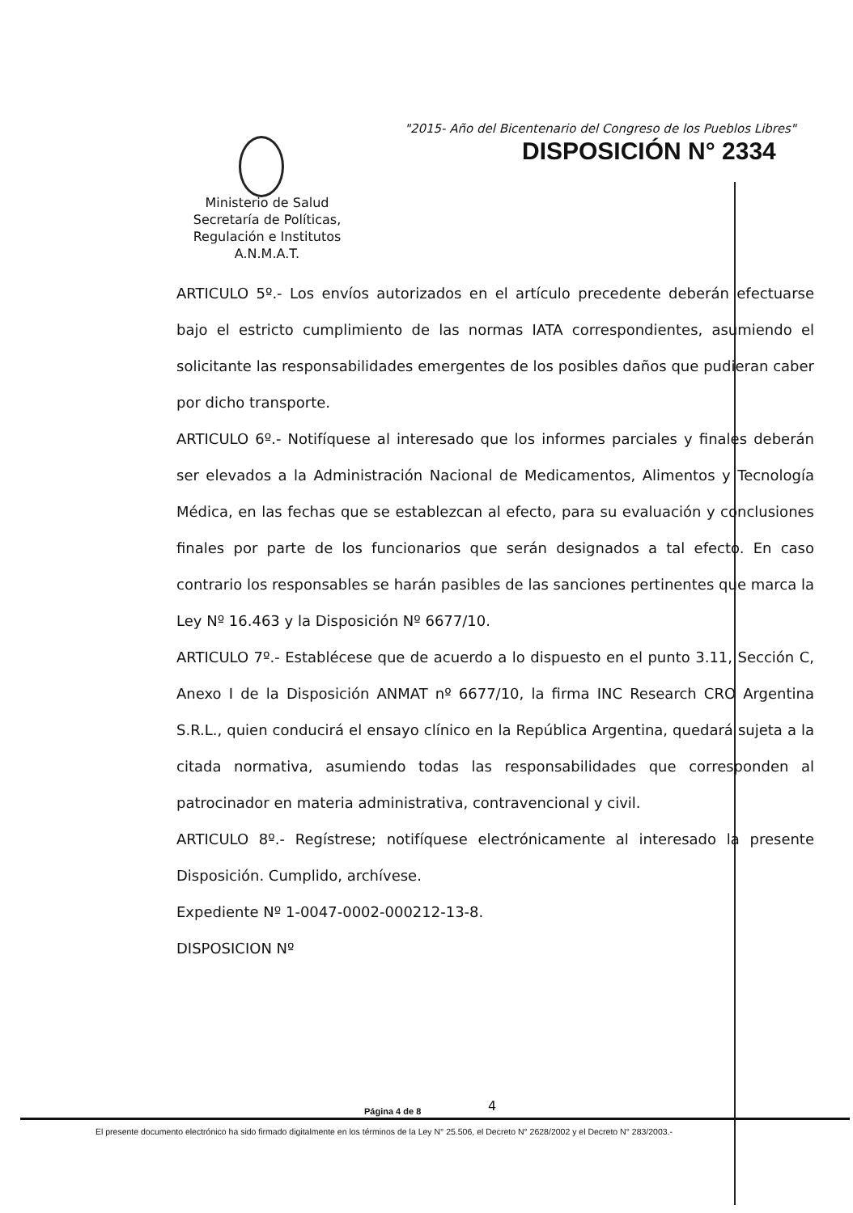"2015- Año del Bicentenario del Congreso de los Pueblos Libres"
DISPOSICIÓN N° 2334
Ministerio de Salud
Secretaría de Políticas,
Regulación e Institutos
A.N.M.A.T.
ARTICULO 5º.- Los envíos autorizados en el artículo precedente deberán efectuarse bajo el estricto cumplimiento de las normas IATA correspondientes, asumiendo el solicitante las responsabilidades emergentes de los posibles daños que pudieran caber por dicho transporte.
ARTICULO 6º.- Notifíquese al interesado que los informes parciales y finales deberán ser elevados a la Administración Nacional de Medicamentos, Alimentos y Tecnología Médica, en las fechas que se establezcan al efecto, para su evaluación y conclusiones finales por parte de los funcionarios que serán designados a tal efecto. En caso contrario los responsables se harán pasibles de las sanciones pertinentes que marca la Ley Nº 16.463 y la Disposición Nº 6677/10.
ARTICULO 7º.- Establécese que de acuerdo a lo dispuesto en el punto 3.11, Sección C, Anexo I de la Disposición ANMAT nº 6677/10, la firma INC Research CRO Argentina S.R.L., quien conducirá el ensayo clínico en la República Argentina, quedará sujeta a la citada normativa, asumiendo todas las responsabilidades que corresponden al patrocinador en materia administrativa, contravencional y civil.
ARTICULO 8º.- Regístrese; notifíquese electrónicamente al interesado la presente Disposición. Cumplido, archívese.
Expediente Nº 1-0047-0002-000212-13-8.
DISPOSICION Nº
Página 4 de 8 4
El presente documento electrónico ha sido firmado digitalmente en los términos de la Ley N° 25.506, el Decreto N° 2628/2002 y el Decreto N° 283/2003.-